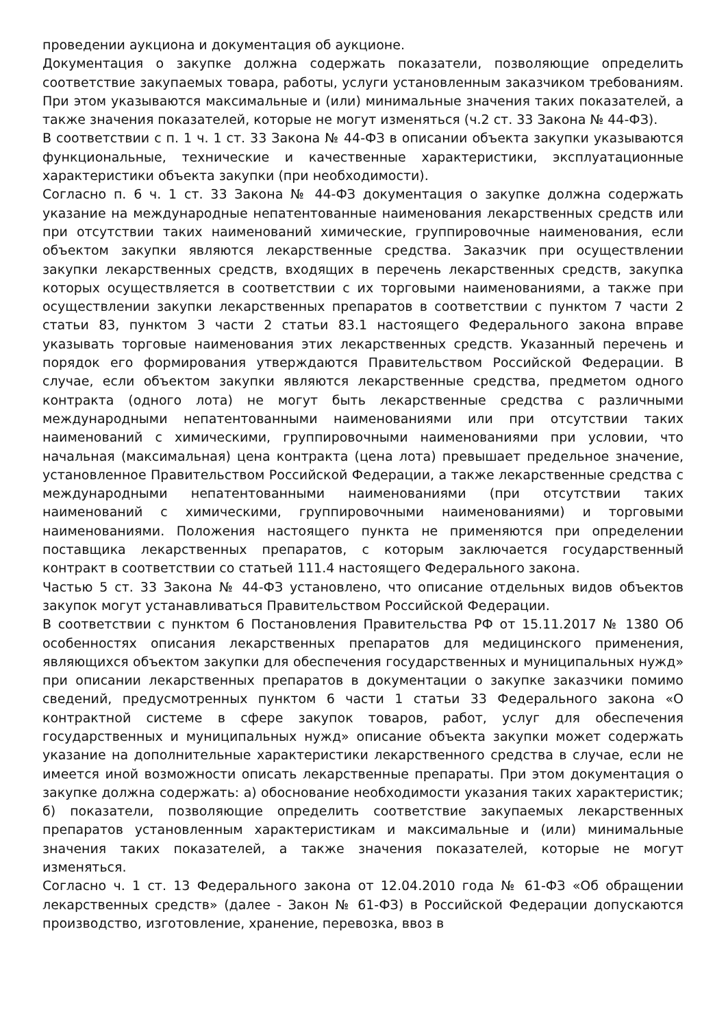проведении аукциона и документация об аукционе.
Документация о закупке должна содержать показатели, позволяющие определить соответствие закупаемых товара, работы, услуги установленным заказчиком требованиям. При этом указываются максимальные и (или) минимальные значения таких показателей, а также значения показателей, которые не могут изменяться (ч.2 ст. 33 Закона № 44-ФЗ).
В соответствии с п. 1 ч. 1 ст. 33 Закона № 44-ФЗ в описании объекта закупки указываются функциональные, технические и качественные характеристики, эксплуатационные характеристики объекта закупки (при необходимости).
Согласно п. 6 ч. 1 ст. 33 Закона № 44-ФЗ документация о закупке должна содержать указание на международные непатентованные наименования лекарственных средств или при отсутствии таких наименований химические, группировочные наименования, если объектом закупки являются лекарственные средства. Заказчик при осуществлении закупки лекарственных средств, входящих в перечень лекарственных средств, закупка которых осуществляется в соответствии с их торговыми наименованиями, а также при осуществлении закупки лекарственных препаратов в соответствии с пунктом 7 части 2 статьи 83, пунктом 3 части 2 статьи 83.1 настоящего Федерального закона вправе указывать торговые наименования этих лекарственных средств. Указанный перечень и порядок его формирования утверждаются Правительством Российской Федерации. В случае, если объектом закупки являются лекарственные средства, предметом одного контракта (одного лота) не могут быть лекарственные средства с различными международными непатентованными наименованиями или при отсутствии таких наименований с химическими, группировочными наименованиями при условии, что начальная (максимальная) цена контракта (цена лота) превышает предельное значение, установленное Правительством Российской Федерации, а также лекарственные средства с международными непатентованными наименованиями (при отсутствии таких наименований с химическими, группировочными наименованиями) и торговыми наименованиями. Положения настоящего пункта не применяются при определении поставщика лекарственных препаратов, с которым заключается государственный контракт в соответствии со статьей 111.4 настоящего Федерального закона.
Частью 5 ст. 33 Закона № 44-ФЗ установлено, что описание отдельных видов объектов закупок могут устанавливаться Правительством Российской Федерации.
В соответствии с пунктом 6 Постановления Правительства РФ от 15.11.2017 № 1380 Об особенностях описания лекарственных препаратов для медицинского применения, являющихся объектом закупки для обеспечения государственных и муниципальных нужд» при описании лекарственных препаратов в документации о закупке заказчики помимо сведений, предусмотренных пунктом 6 части 1 статьи 33 Федерального закона «О контрактной системе в сфере закупок товаров, работ, услуг для обеспечения государственных и муниципальных нужд» описание объекта закупки может содержать указание на дополнительные характеристики лекарственного средства в случае, если не имеется иной возможности описать лекарственные препараты. При этом документация о закупке должна содержать: а) обоснование необходимости указания таких характеристик; б) показатели, позволяющие определить соответствие закупаемых лекарственных препаратов установленным характеристикам и максимальные и (или) минимальные значения таких показателей, а также значения показателей, которые не могут изменяться.
Согласно ч. 1 ст. 13 Федерального закона от 12.04.2010 года № 61-ФЗ «Об обращении лекарственных средств» (далее - Закон № 61-ФЗ) в Российской Федерации допускаются производство, изготовление, хранение, перевозка, ввоз в